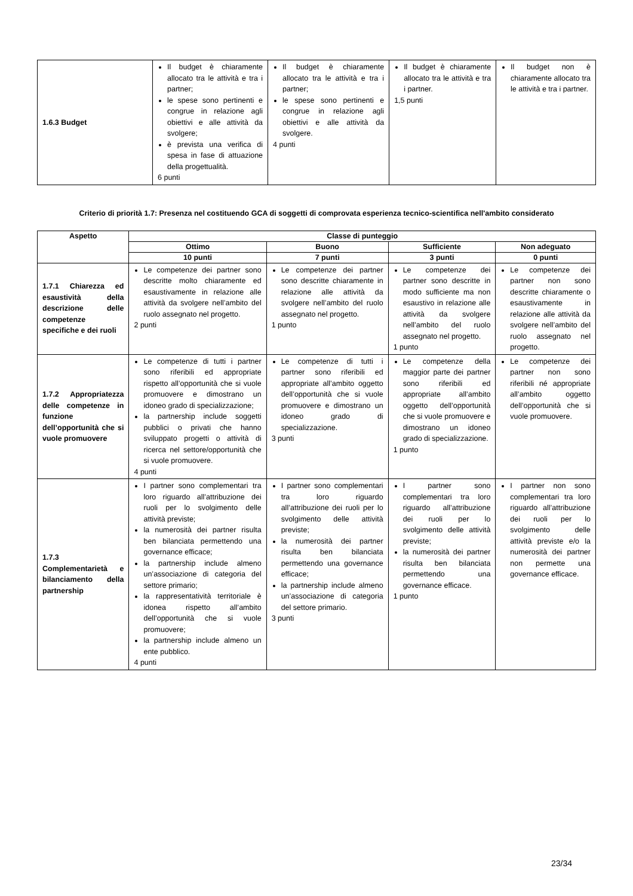| 1.6.3 Budget | Il budget è chiaramente allocato tra le attività e tra i partner; le spese sono pertinenti e congrue in relazione agli obiettivi e alle attività da svolgere; è prevista una verifica di spesa in fase di attuazione della progettualità. 6 punti | Il budget è chiaramente allocato tra le attività e tra i partner; le spese sono pertinenti e congrue in relazione agli obiettivi e alle attività da svolgere. 4 punti | Il budget è chiaramente allocato tra le attività e tra i partner. 1,5 punti | Il budget non è chiaramente allocato tra le attività e tra i partner. |
Criterio di priorità 1.7: Presenza nel costituendo GCA di soggetti di comprovata esperienza tecnico-scientifica nell'ambito considerato
| Aspetto | Classe di punteggio | | | |
| --- | --- | --- | --- | --- |
| | Ottimo | Buono | Sufficiente | Non adeguato |
| | 10 punti | 7 punti | 3 punti | 0 punti |
| 1.7.1 Chiarezza ed esaustività della descrizione delle competenze specifiche e dei ruoli | Le competenze dei partner sono descritte molto chiaramente ed esaustivamente in relazione alle attività da svolgere nell’ambito del ruolo assegnato nel progetto. 2 punti | Le competenze dei partner sono descritte chiaramente in relazione alle attività da svolgere nell’ambito del ruolo assegnato nel progetto. 1 punto | Le competenze dei partner sono descritte in modo sufficiente ma non esaustivo in relazione alle attività da svolgere nell’ambito del ruolo assegnato nel progetto. 1 punto | Le competenze dei partner non sono descritte chiaramente o esaustivamente in relazione alle attività da svolgere nell’ambito del ruolo assegnato nel progetto. |
| 1.7.2 Appropriatezza delle competenze in funzione dell’opportunità che si vuole promuovere | Le competenze di tutti i partner sono riferibili ed appropriate rispetto all’opportunità che si vuole promuovere e dimostrano un idoneo grado di specializzazione; la partnership include soggetti pubblici o privati che hanno sviluppato progetti o attività di ricerca nel settore/opportunità che si vuole promuovere. 4 punti | Le competenze di tutti i partner sono riferibili ed appropriate all’ambito oggetto dell’opportunità che si vuole promuovere e dimostrano un idoneo grado di specializzazione. 3 punti | Le competenze della maggior parte dei partner sono riferibili ed appropriate all’ambito oggetto dell’opportunità che si vuole promuovere e dimostrano un idoneo grado di specializzazione. 1 punto | Le competenze dei partner non sono riferibili né appropriate all’ambito oggetto dell’opportunità che si vuole promuovere. |
| 1.7.3 Complementarietà e bilanciamento della partnership | I partner sono complementari tra loro riguardo all’attribuzione dei ruoli per lo svolgimento delle attività previste; la numerosità dei partner risulta ben bilanciata permettendo una governance efficace; la partnership include almeno un’associazione di categoria del settore primario; la rappresentatività territoriale è idonea rispetto all’ambito dell’opportunità che si vuole promuovere; la partnership include almeno un ente pubblico. 4 punti | I partner sono complementari tra loro riguardo all’attribuzione dei ruoli per lo svolgimento delle attività previste; la numerosità dei partner risulta ben bilanciata permettendo una governance efficace; la partnership include almeno un’associazione di categoria del settore primario. 3 punti | I partner sono complementari tra loro riguardo all’attribuzione dei ruoli per lo svolgimento delle attività previste; la numerosità dei partner risulta ben bilanciata permettendo una governance efficace. 1 punto | I partner non sono complementari tra loro riguardo all’attribuzione dei ruoli per lo svolgimento delle attività previste e/o la numerosità dei partner non permette una governance efficace. |
23/34